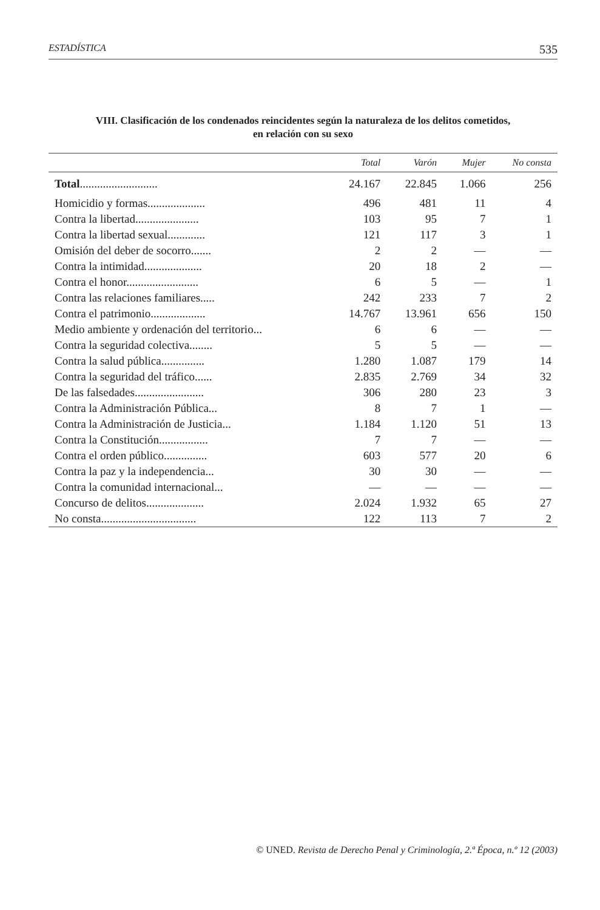ESTADÍSTICA 535
VIII. Clasificación de los condenados reincidentes según la naturaleza de los delitos cometidos,
en relación con su sexo
| | Total | Varón | Mujer | No consta |
| --- | --- | --- | --- | --- |
| Total ........................... | 24.167 | 22.845 | 1.066 | 256 |
| Homicidio y formas.................... | 496 | 481 | 11 | 4 |
| Contra la libertad...................... | 103 | 95 | 7 | 1 |
| Contra la libertad sexual............. | 121 | 117 | 3 | 1 |
| Omisión del deber de socorro....... | 2 | 2 | — | — |
| Contra la intimidad.................... | 20 | 18 | 2 | — |
| Contra el honor......................... | 6 | 5 | — | 1 |
| Contra las relaciones familiares..... | 242 | 233 | 7 | 2 |
| Contra el patrimonio................... | 14.767 | 13.961 | 656 | 150 |
| Medio ambiente y ordenación del territorio... | 6 | 6 | — | — |
| Contra la seguridad colectiva........ | 5 | 5 | — | — |
| Contra la salud pública............... | 1.280 | 1.087 | 179 | 14 |
| Contra la seguridad del tráfico...... | 2.835 | 2.769 | 34 | 32 |
| De las falsedades........................ | 306 | 280 | 23 | 3 |
| Contra la Administración Pública... | 8 | 7 | 1 | — |
| Contra la Administración de Justicia... | 1.184 | 1.120 | 51 | 13 |
| Contra la Constitución................. | 7 | 7 | — | — |
| Contra el orden público............... | 603 | 577 | 20 | 6 |
| Contra la paz y la independencia... | 30 | 30 | — | — |
| Contra la comunidad internacional... | — | — | — | — |
| Concurso de delitos.................... | 2.024 | 1.932 | 65 | 27 |
| No consta................................. | 122 | 113 | 7 | 2 |
© UNED. Revista de Derecho Penal y Criminología, 2.ª Época, n.º 12 (2003)